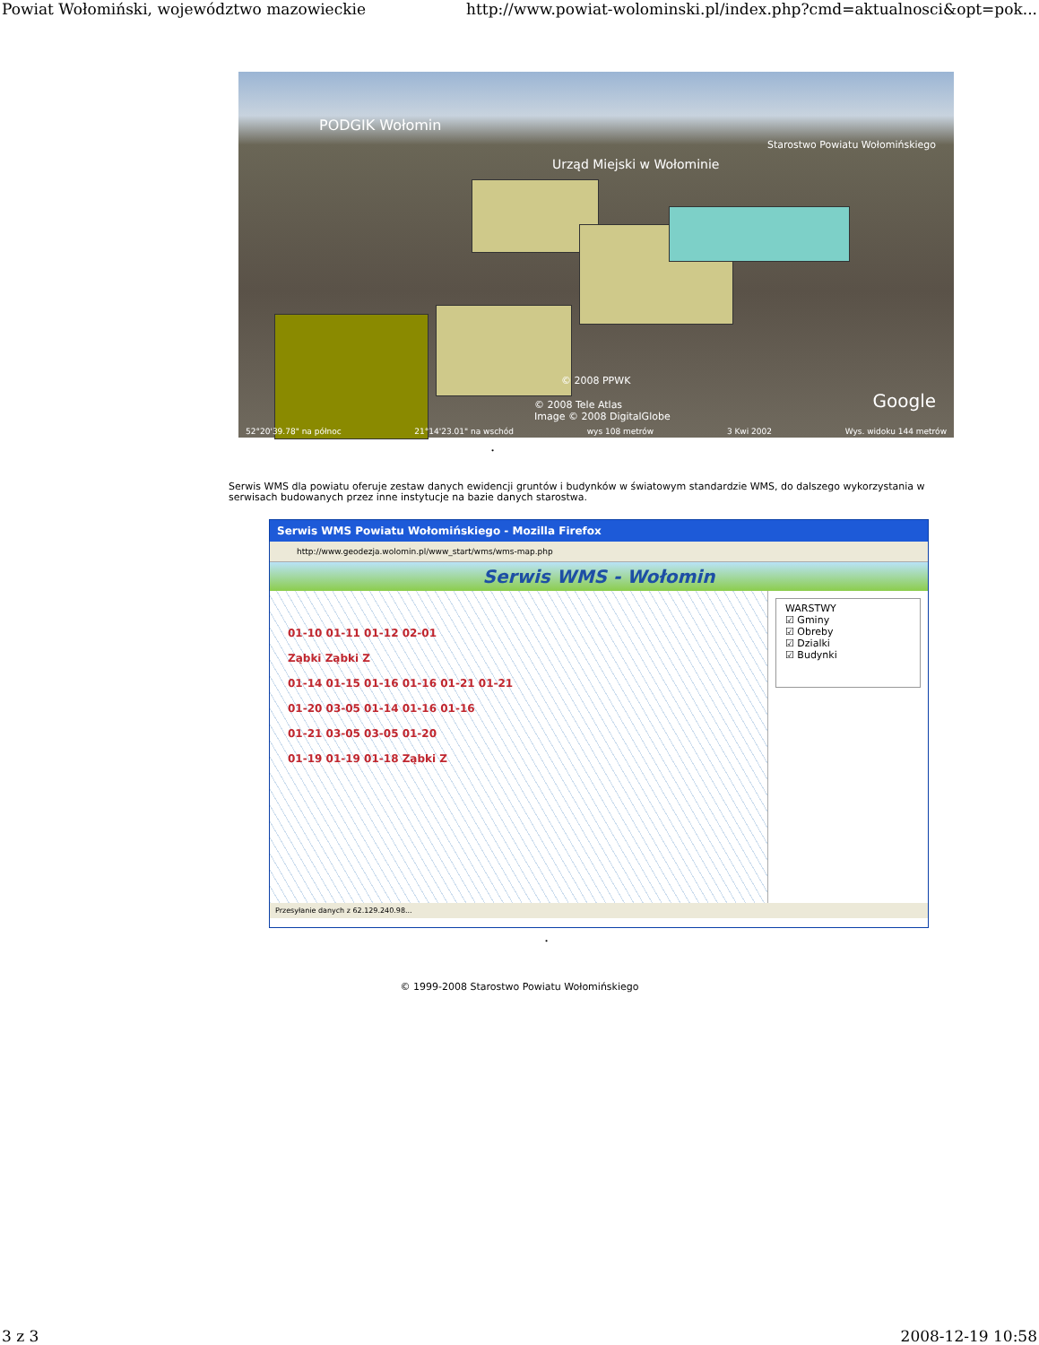Powiat Wołomiński, województwo mazowieckie http://www.powiat-wolominski.pl/index.php?cmd=aktualnosci&opt=pok...
PODGIK Wołomin
Urząd Miejski w Wołominie
Starostwo Powiatu Wołomińskiego
© 2008 PPWK
© 2008 Tele Atlas
Image © 2008 DigitalGlobe
Google
52°20'39.78" na północ 21°14'23.01" na wschód wys 108 metrów 3 Kwi 2002 Wys. widoku 144 metrów
.
Serwis WMS dla powiatu oferuje zestaw danych ewidencji gruntów i budynków w światowym standardzie WMS, do dalszego wykorzystania w serwisach budowanych przez inne instytucje na bazie danych starostwa.
Serwis WMS Powiatu Wołomińskiego - Mozilla Firefox
http://www.geodezja.wolomin.pl/www_start/wms/wms-map.php
Serwis WMS - Wołomin
01-10 01-11 01-12 02-01
Ząbki Ząbki Z
01-14 01-15 01-16 01-16 01-21 01-21
01-20 03-05 01-14 01-16 01-16
01-21 03-05 03-05 01-20
01-19 01-19 01-18 Ząbki Z
WARSTWY
☑ Gminy
☑ Obreby
☑ Dzialki
☑ Budynki
Przesyłanie danych z 62.129.240.98...
.
© 1999-2008 Starostwo Powiatu Wołomińskiego
3 z 3 2008-12-19 10:58